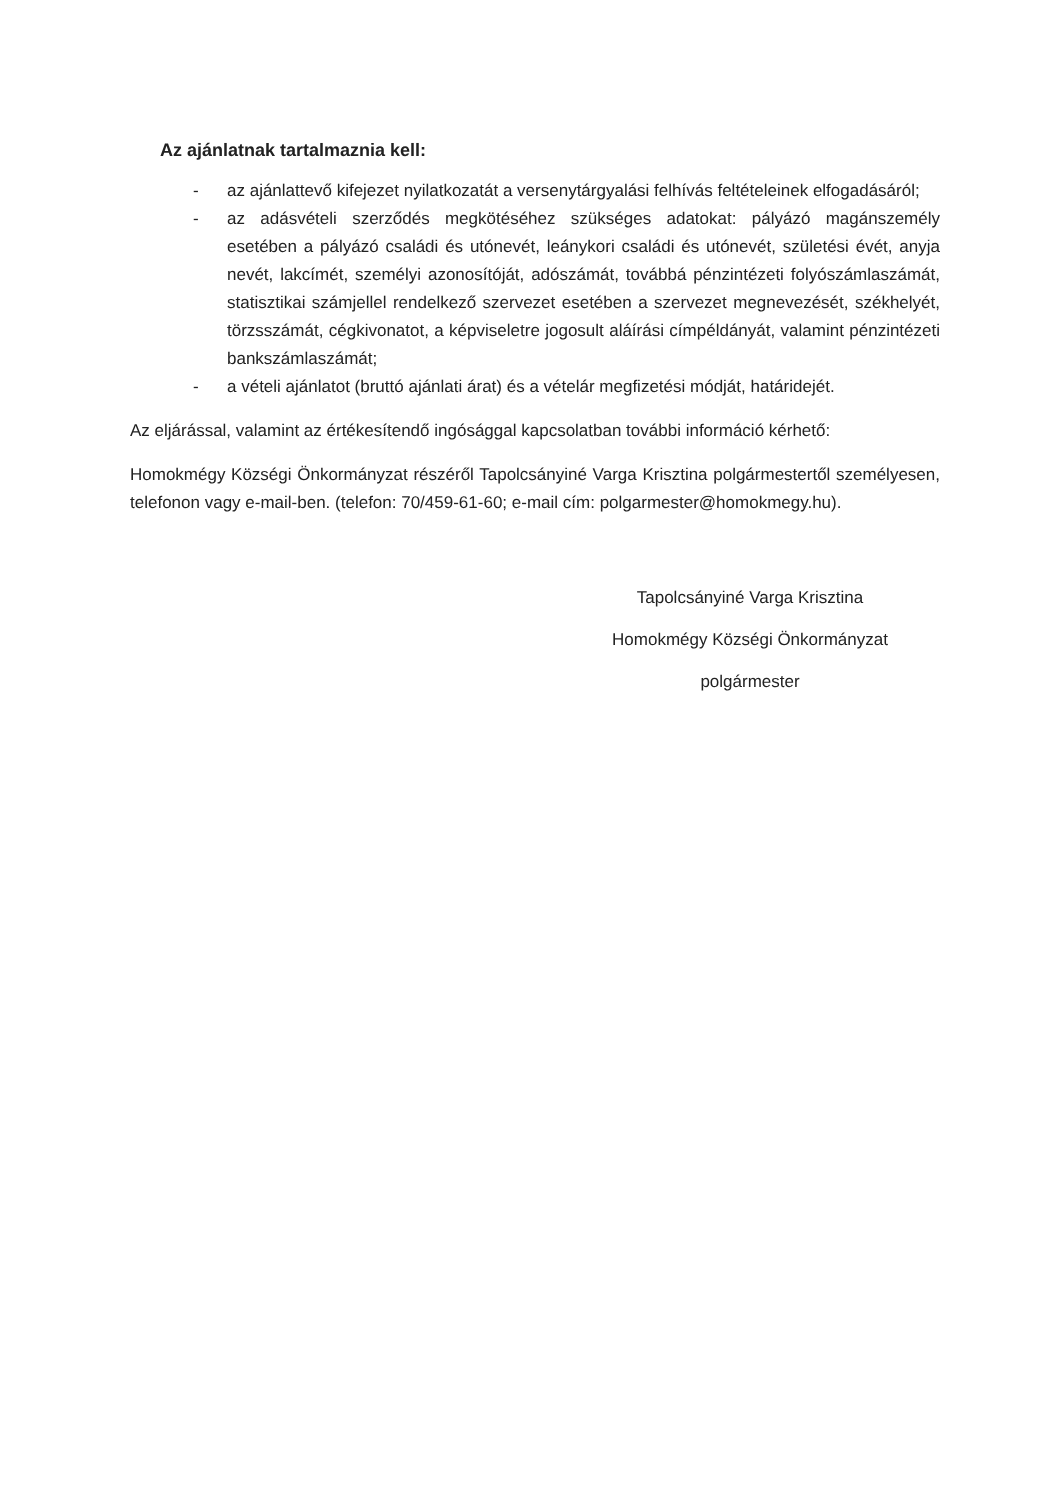Az ajánlatnak tartalmaznia kell:
- az ajánlattevő kifejezet nyilatkozatát a versenytárgyalási felhívás feltételeinek elfogadásáról;
- az adásvételi szerződés megkötéséhez szükséges adatokat: pályázó magánszemély esetében a pályázó családi és utónevét, leánykori családi és utónevét, születési évét, anyja nevét, lakcímét, személyi azonosítóját, adószámát, továbbá pénzintézeti folyószámlaszámát, statisztikai számjellel rendelkező szervezet esetében a szervezet megnevezését, székhelyét, törzsszámát, cégkivonatot, a képviseletre jogosult aláírási címpéldányát, valamint pénzintézeti bankszámlaszámát;
- a vételi ajánlatot (bruttó ajánlati árat) és a vételár megfizetési módját, határidejét.
Az eljárással, valamint az értékesítendő ingósággal kapcsolatban további információ kérhető:
Homokmégy Községi Önkormányzat részéről Tapolcsányiné Varga Krisztina polgármestertől személyesen, telefonon vagy e-mail-ben. (telefon: 70/459-61-60; e-mail cím: polgarmester@homokmegy.hu).
Tapolcsányiné Varga Krisztina
Homokmégy Községi Önkormányzat
polgármester